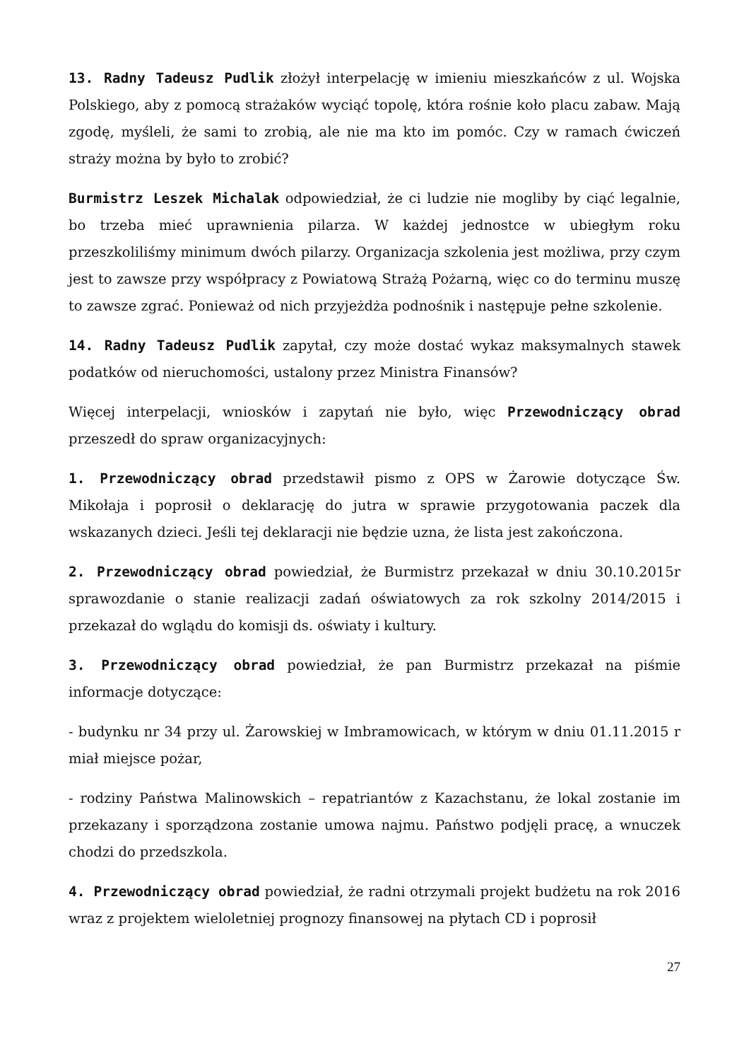13. Radny Tadeusz Pudlik złożył interpelację w imieniu mieszkańców z ul. Wojska Polskiego, aby z pomocą strażaków wyciąć topolę, która rośnie koło placu zabaw. Mają zgodę, myśleli, że sami to zrobią, ale nie ma kto im pomóc. Czy w ramach ćwiczeń straży można by było to zrobić?
Burmistrz Leszek Michalak odpowiedział, że ci ludzie nie mogliby by ciąć legalnie, bo trzeba mieć uprawnienia pilarza. W każdej jednostce w ubiegłym roku przeszkoliliśmy minimum dwóch pilarzy. Organizacja szkolenia jest możliwa, przy czym jest to zawsze przy współpracy z Powiatową Strażą Pożarną, więc co do terminu muszę to zawsze zgrać. Ponieważ od nich przyjeżdża podnośnik i następuje pełne szkolenie.
14. Radny Tadeusz Pudlik zapytał, czy może dostać wykaz maksymalnych stawek podatków od nieruchomości, ustalony przez Ministra Finansów?
Więcej interpelacji, wniosków i zapytań nie było, więc Przewodniczący obrad przeszedł do spraw organizacyjnych:
1. Przewodniczący obrad przedstawił pismo z OPS w Żarowie dotyczące Św. Mikołaja i poprosił o deklarację do jutra w sprawie przygotowania paczek dla wskazanych dzieci. Jeśli tej deklaracji nie będzie uzna, że lista jest zakończona.
2. Przewodniczący obrad powiedział, że Burmistrz przekazał w dniu 30.10.2015r sprawozdanie o stanie realizacji zadań oświatowych za rok szkolny 2014/2015 i przekazał do wglądu do komisji ds. oświaty i kultury.
3. Przewodniczący obrad powiedział, że pan Burmistrz przekazał na piśmie informacje dotyczące:
- budynku nr 34 przy ul. Żarowskiej w Imbramowicach, w którym w dniu 01.11.2015 r miał miejsce pożar,
- rodziny Państwa Malinowskich – repatriantów z Kazachstanu, że lokal zostanie im przekazany i sporządzona zostanie umowa najmu. Państwo podjęli pracę, a wnuczek chodzi do przedszkola.
4. Przewodniczący obrad powiedział, że radni otrzymali projekt budżetu na rok 2016 wraz z projektem wieloletniej prognozy finansowej na płytach CD i poprosił
27